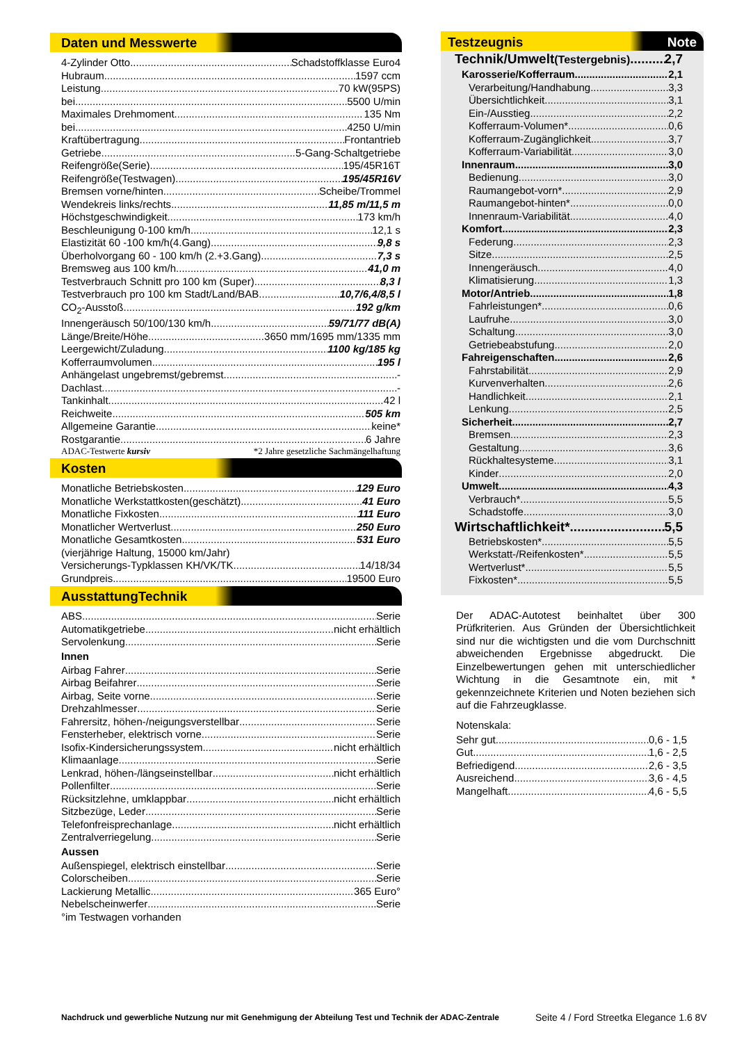Daten und Messwerte
4-Zylinder Otto Schadstoffklasse Euro4
Hubraum 1597 ccm
Leistung 70 kW(95PS)
bei 5500 U/min
Maximales Drehmoment 135 Nm
bei 4250 U/min
Kraftübertragung Frontantrieb
Getriebe 5-Gang-Schaltgetriebe
Reifengröße(Serie) 195/45R16T
Reifengröße(Testwagen) 195/45R16V
Bremsen vorne/hinten Scheibe/Trommel
Wendekreis links/rechts 11,85 m/11,5 m
Höchstgeschwindigkeit 173 km/h
Beschleunigung 0-100 km/h 12,1 s
Elastizität 60 -100 km/h(4.Gang) 9,8 s
Überholvorgang 60 - 100 km/h (2.+3.Gang) 7,3 s
Bremsweg aus 100 km/h 41,0 m
Testverbrauch Schnitt pro 100 km (Super) 8,3 l
Testverbrauch pro 100 km Stadt/Land/BAB 10,7/6,4/8,5 l
CO<sub>2</sub>-Ausstoß 192 g/km
Innengeräusch 50/100/130 km/h 59/71/77 dB(A)
Länge/Breite/Höhe 3650 mm/1695 mm/1335 mm
Leergewicht/Zuladung 1100 kg/185 kg
Kofferraumvolumen 195 l
Anhängelast ungebremst/gebremst -
Dachlast -
Tankinhalt 42 l
Reichweite 505 km
Allgemeine Garantie keine*
Rostgarantie 6 Jahre
ADAC-Testwerte kursiv *2 Jahre gesetzliche Sachmängelhaftung
Kosten
Monatliche Betriebskosten 129 Euro
Monatliche Werkstattkosten(geschätzt) 41 Euro
Monatliche Fixkosten 111 Euro
Monatlicher Wertverlust 250 Euro
Monatliche Gesamtkosten 531 Euro
(vierjährige Haltung, 15000 km/Jahr)
Versicherungs-Typklassen KH/VK/TK 14/18/34
Grundpreis 19500 Euro
AusstattungTechnik
ABS Serie
Automatikgetriebe nicht erhältlich
Servolenkung Serie
Innen
Airbag Fahrer Serie
Airbag Beifahrer Serie
Airbag, Seite vorne Serie
Drehzahlmesser Serie
Fahrersitz, höhen-/neigungsverstellbar Serie
Fensterheber, elektrisch vorne Serie
Isofix-Kindersicherungssystem nicht erhältlich
Klimaanlage Serie
Lenkrad, höhen-/längseinstellbar nicht erhältlich
Pollenfilter Serie
Rücksitzlehne, umklappbar nicht erhältlich
Sitzbezüge, Leder Serie
Telefonfreisprechanlage nicht erhältlich
Zentralverriegelung Serie
Aussen
Außenspiegel, elektrisch einstellbar Serie
Colorscheiben Serie
Lackierung Metallic 365 Euro°
Nebelscheinwerfer Serie
°im Testwagen vorhanden
Testzeugnis Note
Technik/Umwelt(Testergebnis) 2,7
Karosserie/Kofferraum 2,1
Verarbeitung/Handhabung 3,3
Übersichtlichkeit 3,1
Ein-/Ausstieg 2,2
Kofferraum-Volumen* 0,6
Kofferraum-Zugänglichkeit 3,7
Kofferraum-Variabilität 3,0
Innenraum 3,0
Bedienung 3,0
Raumangebot-vorn* 2,9
Raumangebot-hinten* 0,0
Innenraum-Variabilität 4,0
Komfort 2,3
Federung 2,3
Sitze 2,5
Innengeräusch 4,0
Klimatisierung 1,3
Motor/Antrieb 1,8
Fahrleistungen* 0,6
Laufruhe 3,0
Schaltung 3,0
Getriebeabstufung 2,0
Fahreigenschaften 2,6
Fahrstabilität 2,9
Kurvenverhalten 2,6
Handlichkeit 2,1
Lenkung 2,5
Sicherheit 2,7
Bremsen 2,3
Gestaltung 3,6
Rückhaltesysteme 3,1
Kinder 2,0
Umwelt 4,3
Verbrauch* 5,5
Schadstoffe 3,0
Wirtschaftlichkeit* 5,5
Betriebskosten* 5,5
Werkstatt-/Reifenkosten* 5,5
Wertverlust* 5,5
Fixkosten* 5,5
Der ADAC-Autotest beinhaltet über 300 Prüfkriterien. Aus Gründen der Übersichtlichkeit sind nur die wichtigsten und die vom Durchschnitt abweichenden Ergebnisse abgedruckt. Die Einzelbewertungen gehen mit unterschiedlicher Wichtung in die Gesamtnote ein, mit * gekennzeichnete Kriterien und Noten beziehen sich auf die Fahrzeugklasse.
Notenskala:
Sehr gut 0,6 - 1,5
Gut 1,6 - 2,5
Befriedigend 2,6 - 3,5
Ausreichend 3,6 - 4,5
Mangelhaft 4,6 - 5,5
Nachdruck und gewerbliche Nutzung nur mit Genehmigung der Abteilung Test und Technik der ADAC-Zentrale
Seite 4 / Ford Streetka Elegance 1.6 8V